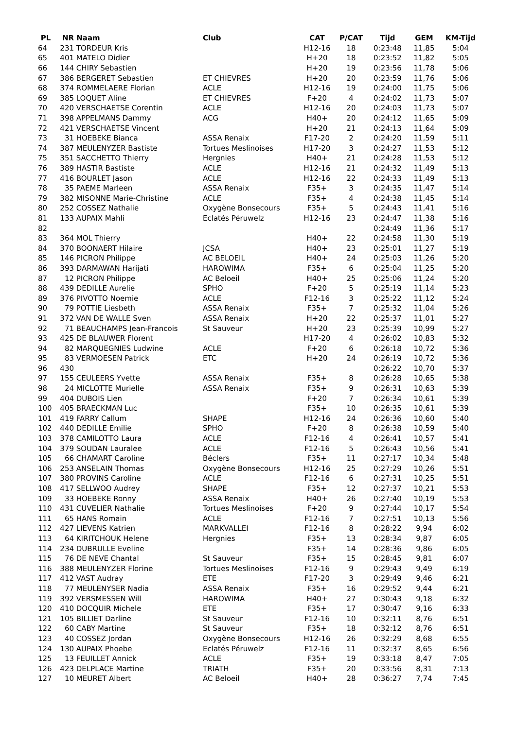| PL | NR | Naam | Club | CAT | P/CAT | Tijd | GEM | KM-Tijd |
| --- | --- | --- | --- | --- | --- | --- | --- | --- |
| 64 | 231 | TORDEUR Kris | | H12-16 | 18 | 0:23:48 | 11,85 | 5:04 |
| 65 | 401 | MATELO Didier | | H+20 | 18 | 0:23:52 | 11,82 | 5:05 |
| 66 | 144 | CHIRY Sebastien | | H+20 | 19 | 0:23:56 | 11,78 | 5:06 |
| 67 | 386 | BERGERET Sebastien | ET CHIEVRES | H+20 | 20 | 0:23:59 | 11,76 | 5:06 |
| 68 | 374 | ROMMELAERE Florian | ACLE | H12-16 | 19 | 0:24:00 | 11,75 | 5:06 |
| 69 | 385 | LOQUET Aline | ET CHIEVRES | F+20 | 4 | 0:24:02 | 11,73 | 5:07 |
| 70 | 420 | VERSCHAETSE Corentin | ACLE | H12-16 | 20 | 0:24:03 | 11,73 | 5:07 |
| 71 | 398 | APPELMANS Dammy | ACG | H40+ | 20 | 0:24:12 | 11,65 | 5:09 |
| 72 | 421 | VERSCHAETSE Vincent | | H+20 | 21 | 0:24:13 | 11,64 | 5:09 |
| 73 | 31 | HOEBEKE Bianca | ASSA Renaix | F17-20 | 2 | 0:24:20 | 11,59 | 5:11 |
| 74 | 387 | MEULENYZER Bastiste | Tortues Meslinoises | H17-20 | 3 | 0:24:27 | 11,53 | 5:12 |
| 75 | 351 | SACCHETTO Thierry | Hergnies | H40+ | 21 | 0:24:28 | 11,53 | 5:12 |
| 76 | 389 | HASTIR Bastiste | ACLE | H12-16 | 21 | 0:24:32 | 11,49 | 5:13 |
| 77 | 416 | BOURLET Jason | ACLE | H12-16 | 22 | 0:24:33 | 11,49 | 5:13 |
| 78 | 35 | PAEME Marleen | ASSA Renaix | F35+ | 3 | 0:24:35 | 11,47 | 5:14 |
| 79 | 382 | MISONNE Marie-Christine | ACLE | F35+ | 4 | 0:24:38 | 11,45 | 5:14 |
| 80 | 252 | COSSEZ Nathalie | Oxygène Bonsecours | F35+ | 5 | 0:24:43 | 11,41 | 5:16 |
| 81 | 133 | AUPAIX Mahli | Eclatés Péruwelz | H12-16 | 23 | 0:24:47 | 11,38 | 5:16 |
| 82 | | | | | | 0:24:49 | 11,36 | 5:17 |
| 83 | 364 | MOL Thierry | | H40+ | 22 | 0:24:58 | 11,30 | 5:19 |
| 84 | 370 | BOONAERT Hilaire | JCSA | H40+ | 23 | 0:25:01 | 11,27 | 5:19 |
| 85 | 146 | PICRON Philippe | AC BELOEIL | H40+ | 24 | 0:25:03 | 11,26 | 5:20 |
| 86 | 393 | DARMAWAN Harijati | HAROWIMA | F35+ | 6 | 0:25:04 | 11,25 | 5:20 |
| 87 | 12 | PICRON Philippe | AC Beloeil | H40+ | 25 | 0:25:06 | 11,24 | 5:20 |
| 88 | 439 | DEDILLE Aurelie | SPHO | F+20 | 5 | 0:25:19 | 11,14 | 5:23 |
| 89 | 376 | PIVOTTO Noemie | ACLE | F12-16 | 3 | 0:25:22 | 11,12 | 5:24 |
| 90 | 79 | POTTIE Liesbeth | ASSA Renaix | F35+ | 7 | 0:25:32 | 11,04 | 5:26 |
| 91 | 372 | VAN DE WALLE Sven | ASSA Renaix | H+20 | 22 | 0:25:37 | 11,01 | 5:27 |
| 92 | 71 | BEAUCHAMPS Jean-Francois | St Sauveur | H+20 | 23 | 0:25:39 | 10,99 | 5:27 |
| 93 | 425 | DE BLAUWER Florent | | H17-20 | 4 | 0:26:02 | 10,83 | 5:32 |
| 94 | 82 | MARQUEGNIES Ludwine | ACLE | F+20 | 6 | 0:26:18 | 10,72 | 5:36 |
| 95 | 83 | VERMOESEN Patrick | ETC | H+20 | 24 | 0:26:19 | 10,72 | 5:36 |
| 96 | 430 | | | | | 0:26:22 | 10,70 | 5:37 |
| 97 | 155 | CEULEERS Yvette | ASSA Renaix | F35+ | 8 | 0:26:28 | 10,65 | 5:38 |
| 98 | 24 | MICLOTTE Murielle | ASSA Renaix | F35+ | 9 | 0:26:31 | 10,63 | 5:39 |
| 99 | 404 | DUBOIS Lien | | F+20 | 7 | 0:26:34 | 10,61 | 5:39 |
| 100 | 405 | BRAECKMAN Luc | | F35+ | 10 | 0:26:35 | 10,61 | 5:39 |
| 101 | 419 | FARRY Callum | SHAPE | H12-16 | 24 | 0:26:36 | 10,60 | 5:40 |
| 102 | 440 | DEDILLE Emilie | SPHO | F+20 | 8 | 0:26:38 | 10,59 | 5:40 |
| 103 | 378 | CAMILOTTO Laura | ACLE | F12-16 | 4 | 0:26:41 | 10,57 | 5:41 |
| 104 | 379 | SOUDAN Lauralee | ACLE | F12-16 | 5 | 0:26:43 | 10,56 | 5:41 |
| 105 | 66 | CHAMART Caroline | Béclers | F35+ | 11 | 0:27:17 | 10,34 | 5:48 |
| 106 | 253 | ANSELAIN Thomas | Oxygène Bonsecours | H12-16 | 25 | 0:27:29 | 10,26 | 5:51 |
| 107 | 380 | PROVINS Caroline | ACLE | F12-16 | 6 | 0:27:31 | 10,25 | 5:51 |
| 108 | 417 | SELLWOO Audrey | SHAPE | F35+ | 12 | 0:27:37 | 10,21 | 5:53 |
| 109 | 33 | HOEBEKE Ronny | ASSA Renaix | H40+ | 26 | 0:27:40 | 10,19 | 5:53 |
| 110 | 431 | CUVELIER Nathalie | Tortues Meslinoises | F+20 | 9 | 0:27:44 | 10,17 | 5:54 |
| 111 | 65 | HANS Romain | ACLE | F12-16 | 7 | 0:27:51 | 10,13 | 5:56 |
| 112 | 427 | LIEVENS Katrien | MARKVALLEI | F12-16 | 8 | 0:28:22 | 9,94 | 6:02 |
| 113 | 64 | KIRITCHOUK Helene | Hergnies | F35+ | 13 | 0:28:34 | 9,87 | 6:05 |
| 114 | 234 | DUBRULLE Eveline | | F35+ | 14 | 0:28:36 | 9,86 | 6:05 |
| 115 | 76 | DE NEVE Chantal | St Sauveur | F35+ | 15 | 0:28:45 | 9,81 | 6:07 |
| 116 | 388 | MEULENYZER Florine | Tortues Meslinoises | F12-16 | 9 | 0:29:43 | 9,49 | 6:19 |
| 117 | 412 | VAST Audray | ETE | F17-20 | 3 | 0:29:49 | 9,46 | 6:21 |
| 118 | 77 | MEULENYSER Nadia | ASSA Renaix | F35+ | 16 | 0:29:52 | 9,44 | 6:21 |
| 119 | 392 | VERSMESSEN Will | HAROWIMA | H40+ | 27 | 0:30:43 | 9,18 | 6:32 |
| 120 | 410 | DOCQUIR Michele | ETE | F35+ | 17 | 0:30:47 | 9,16 | 6:33 |
| 121 | 105 | BILLIET Darline | St Sauveur | F12-16 | 10 | 0:32:11 | 8,76 | 6:51 |
| 122 | 60 | CABY Martine | St Sauveur | F35+ | 18 | 0:32:12 | 8,76 | 6:51 |
| 123 | 40 | COSSEZ Jordan | Oxygène Bonsecours | H12-16 | 26 | 0:32:29 | 8,68 | 6:55 |
| 124 | 130 | AUPAIX Phoebe | Eclatés Péruwelz | F12-16 | 11 | 0:32:37 | 8,65 | 6:56 |
| 125 | 13 | FEUILLET Annick | ACLE | F35+ | 19 | 0:33:18 | 8,47 | 7:05 |
| 126 | 423 | DELPLACE Martine | TRIATH | F35+ | 20 | 0:33:56 | 8,31 | 7:13 |
| 127 | 10 | MEURET Albert | AC Beloeil | H40+ | 28 | 0:36:27 | 7,74 | 7:45 |